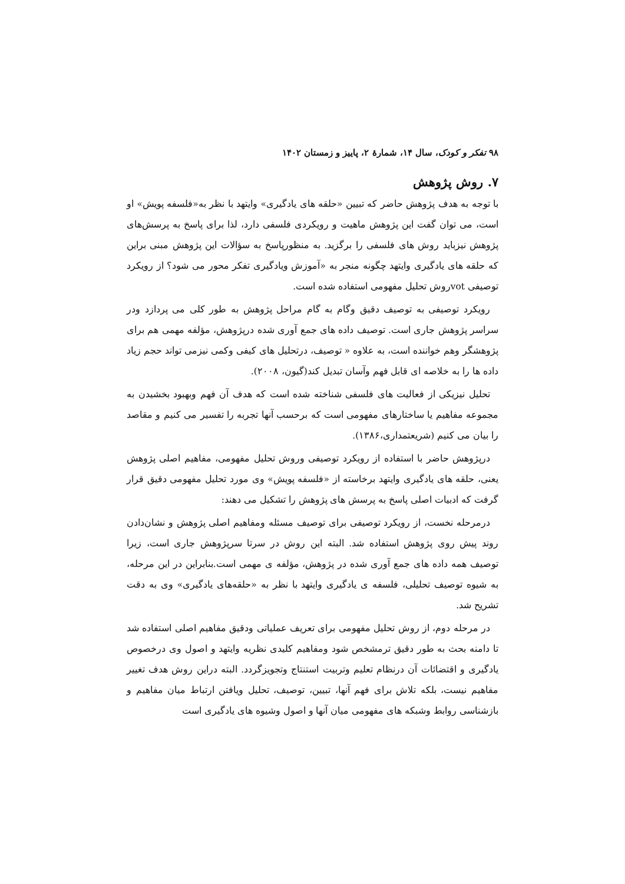۹۸ تفکر و کودک، سال ۱۴، شمارهٔ ۲، پاییز و زمستان ۱۴۰۲
۷. روش پژوهش
با توجه به هدف پژوهش حاضر که تبیین «حلقه های یادگیری» وایتهد با نظر به«فلسفه پویش» او است، می توان گفت این پژوهش ماهیت و رویکردی فلسفی دارد، لذا برای پاسخ به پرسش‌های پژوهش نیزباید روش های فلسفی را برگزید. به منظورپاسخ به سؤالات این پژوهش مبنی براین که حلقه های یادگیری وایتهد چگونه منجر به «آموزش ویادگیری تفکر محور می شود؟ از رویکرد توصیفی votروش تحلیل مفهومی استفاده شده است.
رویکرد توصیفی به توصیف دقیق وگام به گام مراحل پژوهش به طور کلی می پردازد ودر سراسر پژوهش جاری است. توصیف داده های جمع آوری شده درپژوهش، مؤلفه مهمی هم برای پژوهشگر وهم خواننده است، به علاوه « توصیف، درتحلیل های کیفی وکمی نیزمی تواند حجم زیاد داده ها را به خلاصه ای قابل فهم وآسان تبدیل کند(گیون، ۲۰۰۸).
تحلیل نیزیکی از فعالیت های فلسفی شناخته شده است که هدف آن فهم وبهبود بخشیدن به مجموعه مفاهیم یا ساختارهای مفهومی است که برحسب آنها تجربه را تفسیر می کنیم و مقاصد را بیان می کنیم (شریعتمداری،۱۳۸۶).
درپژوهش حاضر با استفاده از رویکرد توصیفی وروش تحلیل مفهومی، مفاهیم اصلی پژوهش یعنی، حلقه های یادگیری وایتهد برخاسته از «فلسفه پویش» وی مورد تحلیل مفهومی دقیق قرار گرفت که ادبیات اصلی پاسخ به پرسش های پژوهش را تشکیل می دهند:
درمرحله نخست، از رویکرد توصیفی برای توصیف مسئله ومفاهیم اصلی پژوهش و نشان‌دادن روند پیش روی پژوهش استفاده شد. البته این روش در سرتا سرپژوهش جاری است، زیرا توصیف همه داده های جمع آوری شده در پژوهش، مؤلفه ی مهمی است.بنابراین در این مرحله، به شیوه توصیف تحلیلی، فلسفه ی یادگیری وایتهد با نظر به «حلقه‌های یادگیری» وی به دقت تشریح شد.
در مرحله دوم، از روش تحلیل مفهومی برای تعریف عملیاتی ودقیق مفاهیم اصلی استفاده شد تا دامنه بحث به طور دقیق ترمشخص شود ومفاهیم کلیدی نظریه وایتهد و اصول وی درخصوص یادگیری و اقتضائات آن درنظام تعلیم وتربیت استنتاج وتجویزگردد. البته دراین روش هدف تغییر مفاهیم نیست، بلکه تلاش برای فهم آنها، تبیین، توصیف، تحلیل ویافتن ارتباط میان مفاهیم و بازشناسی روابط وشبکه های مفهومی میان آنها و اصول وشیوه های یادگیری است